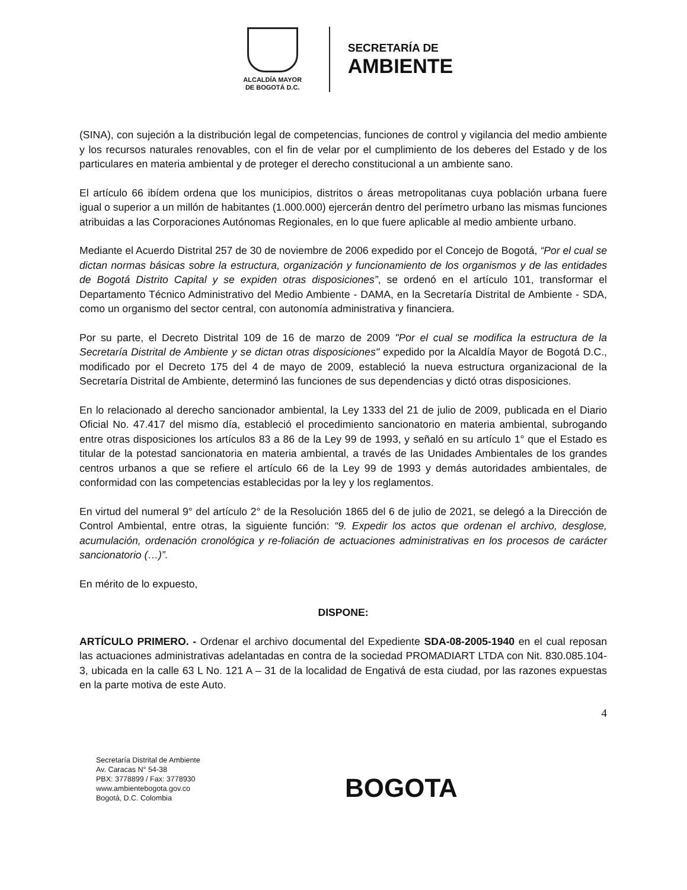ALCALDÍA MAYOR
DE BOGOTÁ D.C.
SECRETARÍA DE
AMBIENTE
(SINA), con sujeción a la distribución legal de competencias, funciones de control y vigilancia del medio ambiente y los recursos naturales renovables, con el fin de velar por el cumplimiento de los deberes del Estado y de los particulares en materia ambiental y de proteger el derecho constitucional a un ambiente sano.
El artículo 66 ibídem ordena que los municipios, distritos o áreas metropolitanas cuya población urbana fuere igual o superior a un millón de habitantes (1.000.000) ejercerán dentro del perímetro urbano las mismas funciones atribuidas a las Corporaciones Autónomas Regionales, en lo que fuere aplicable al medio ambiente urbano.
Mediante el Acuerdo Distrital 257 de 30 de noviembre de 2006 expedido por el Concejo de Bogotá, “Por el cual se dictan normas básicas sobre la estructura, organización y funcionamiento de los organismos y de las entidades de Bogotá Distrito Capital y se expiden otras disposiciones”, se ordenó en el artículo 101, transformar el Departamento Técnico Administrativo del Medio Ambiente - DAMA, en la Secretaría Distrital de Ambiente - SDA, como un organismo del sector central, con autonomía administrativa y financiera.
Por su parte, el Decreto Distrital 109 de 16 de marzo de 2009 "Por el cual se modifica la estructura de la Secretaría Distrital de Ambiente y se dictan otras disposiciones" expedido por la Alcaldía Mayor de Bogotá D.C., modificado por el Decreto 175 del 4 de mayo de 2009, estableció la nueva estructura organizacional de la Secretaría Distrital de Ambiente, determinó las funciones de sus dependencias y dictó otras disposiciones.
En lo relacionado al derecho sancionador ambiental, la Ley 1333 del 21 de julio de 2009, publicada en el Diario Oficial No. 47.417 del mismo día, estableció el procedimiento sancionatorio en materia ambiental, subrogando entre otras disposiciones los artículos 83 a 86 de la Ley 99 de 1993, y señaló en su artículo 1° que el Estado es titular de la potestad sancionatoria en materia ambiental, a través de las Unidades Ambientales de los grandes centros urbanos a que se refiere el artículo 66 de la Ley 99 de 1993 y demás autoridades ambientales, de conformidad con las competencias establecidas por la ley y los reglamentos.
En virtud del numeral 9° del artículo 2° de la Resolución 1865 del 6 de julio de 2021, se delegó a la Dirección de Control Ambiental, entre otras, la siguiente función: “9. Expedir los actos que ordenan el archivo, desglose, acumulación, ordenación cronológica y re-foliación de actuaciones administrativas en los procesos de carácter sancionatorio (…)”.
En mérito de lo expuesto,
DISPONE:
ARTÍCULO PRIMERO. - Ordenar el archivo documental del Expediente SDA-08-2005-1940 en el cual reposan las actuaciones administrativas adelantadas en contra de la sociedad PROMADIART LTDA con Nit. 830.085.104-3, ubicada en la calle 63 L No. 121 A – 31 de la localidad de Engativá de esta ciudad, por las razones expuestas en la parte motiva de este Auto.
4
Secretaría Distrital de Ambiente
Av. Caracas N° 54-38
PBX: 3778899 / Fax: 3778930
www.ambientebogota.gov.co
Bogotá, D.C. Colombia
BOGOTA